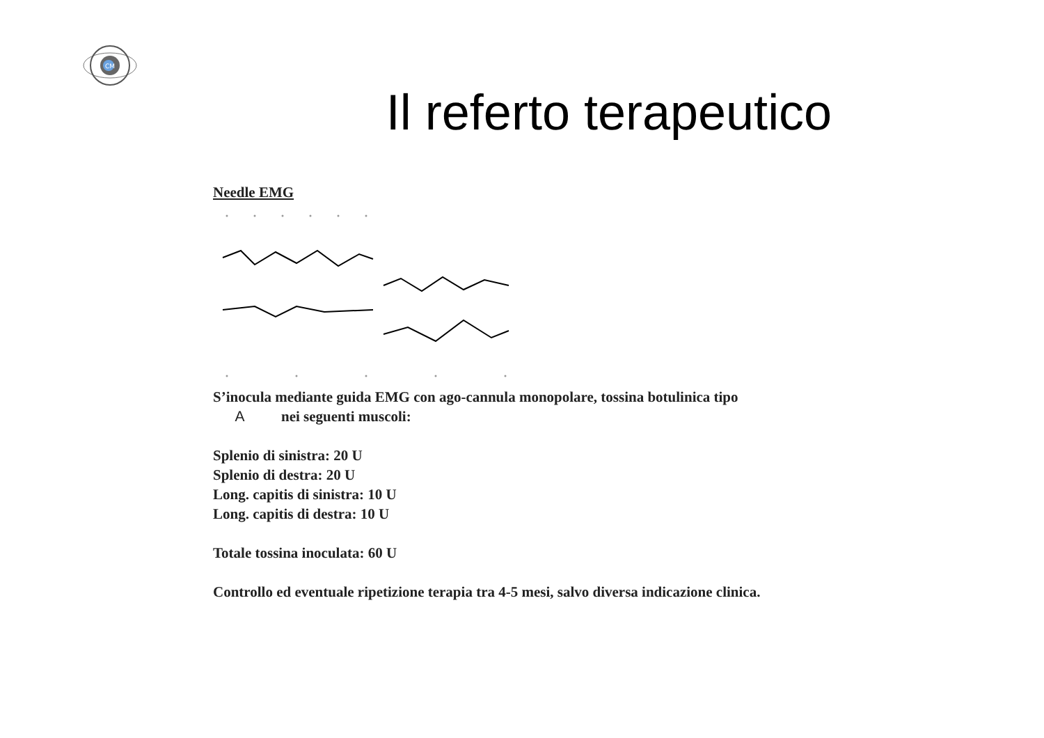CM
Il referto terapeutico
Needle EMG
S’inocula mediante guida EMG con ago-cannula monopolare, tossina botulinica tipo
A nei seguenti muscoli:
Splenio di sinistra: 20 U
Splenio di destra: 20 U
Long. capitis di sinistra: 10 U
Long. capitis di destra: 10 U
Totale tossina inoculata: 60 U
Controllo ed eventuale ripetizione terapia tra 4-5 mesi, salvo diversa indicazione clinica.